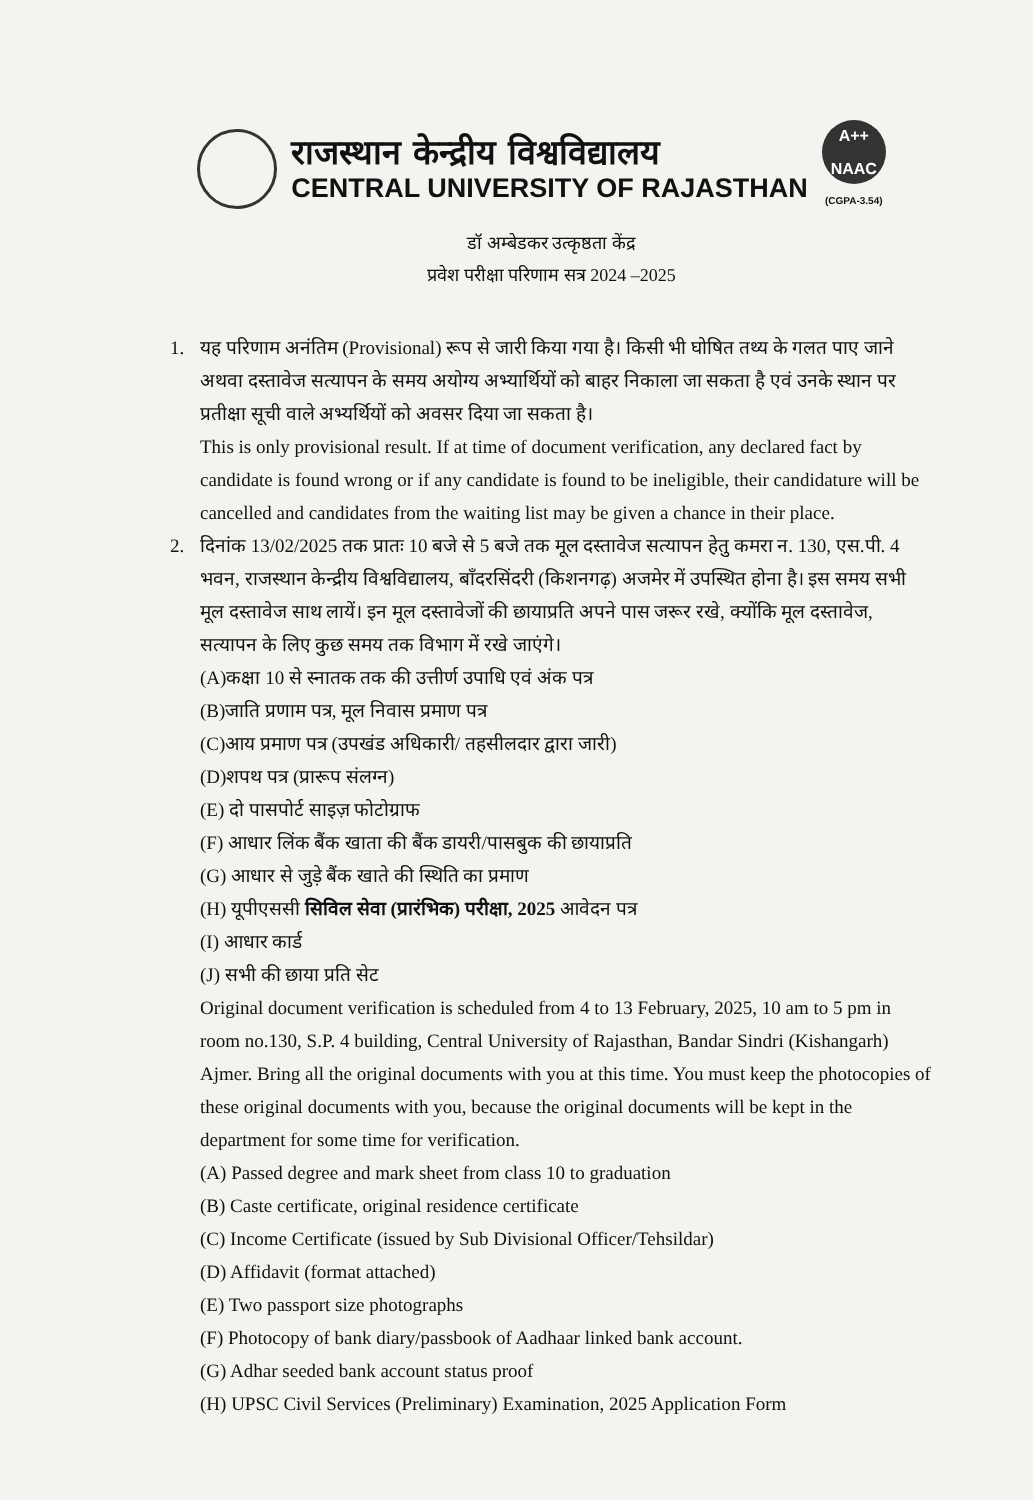राजस्थान केन्द्रीय विश्वविद्यालय
CENTRAL UNIVERSITY OF RAJASTHAN
A++
NAAC
(CGPA-3.54)
डॉ अम्बेडकर उत्कृष्ठता केंद्र
प्रवेश परीक्षा परिणाम सत्र 2024 –2025
1. यह परिणाम अनंतिम (Provisional) रूप से जारी किया गया है। किसी भी घोषित तथ्य के गलत पाए जाने अथवा दस्तावेज सत्यापन के समय अयोग्य अभ्यार्थियों को बाहर निकाला जा सकता है एवं उनके स्थान पर प्रतीक्षा सूची वाले अभ्यर्थियों को अवसर दिया जा सकता है।
This is only provisional result. If at time of document verification, any declared fact by candidate is found wrong or if any candidate is found to be ineligible, their candidature will be cancelled and candidates from the waiting list may be given a chance in their place.
2. दिनांक 13/02/2025 तक प्रातः 10 बजे से 5 बजे तक मूल दस्तावेज सत्यापन हेतु कमरा न. 130, एस.पी. 4 भवन, राजस्थान केन्द्रीय विश्वविद्यालय, बाँदरसिंदरी (किशनगढ़) अजमेर में उपस्थित होना है। इस समय सभी मूल दस्तावेज साथ लायें। इन मूल दस्तावेजों की छायाप्रति अपने पास जरूर रखे, क्योंकि मूल दस्तावेज, सत्यापन के लिए कुछ समय तक विभाग में रखे जाएंगे।
(A)कक्षा 10 से स्नातक तक की उत्तीर्ण उपाधि एवं अंक पत्र
(B)जाति प्रणाम पत्र, मूल निवास प्रमाण पत्र
(C)आय प्रमाण पत्र (उपखंड अधिकारी/ तहसीलदार द्वारा जारी)
(D)शपथ पत्र (प्रारूप संलग्न)
(E) दो पासपोर्ट साइज़ फोटोग्राफ
(F) आधार लिंक बैंक खाता की बैंक डायरी/पासबुक की छायाप्रति
(G) आधार से जुड़े बैंक खाते की स्थिति का प्रमाण
(H) यूपीएससी सिविल सेवा (प्रारंभिक) परीक्षा, 2025 आवेदन पत्र
(I) आधार कार्ड
(J) सभी की छाया प्रति सेट
Original document verification is scheduled from 4 to 13 February, 2025, 10 am to 5 pm in room no.130, S.P. 4 building, Central University of Rajasthan, Bandar Sindri (Kishangarh) Ajmer. Bring all the original documents with you at this time. You must keep the photocopies of these original documents with you, because the original documents will be kept in the department for some time for verification.
(A) Passed degree and mark sheet from class 10 to graduation
(B) Caste certificate, original residence certificate
(C) Income Certificate (issued by Sub Divisional Officer/Tehsildar)
(D) Affidavit (format attached)
(E) Two passport size photographs
(F) Photocopy of bank diary/passbook of Aadhaar linked bank account.
(G) Adhar seeded bank account status proof
(H) UPSC Civil Services (Preliminary) Examination, 2025 Application Form